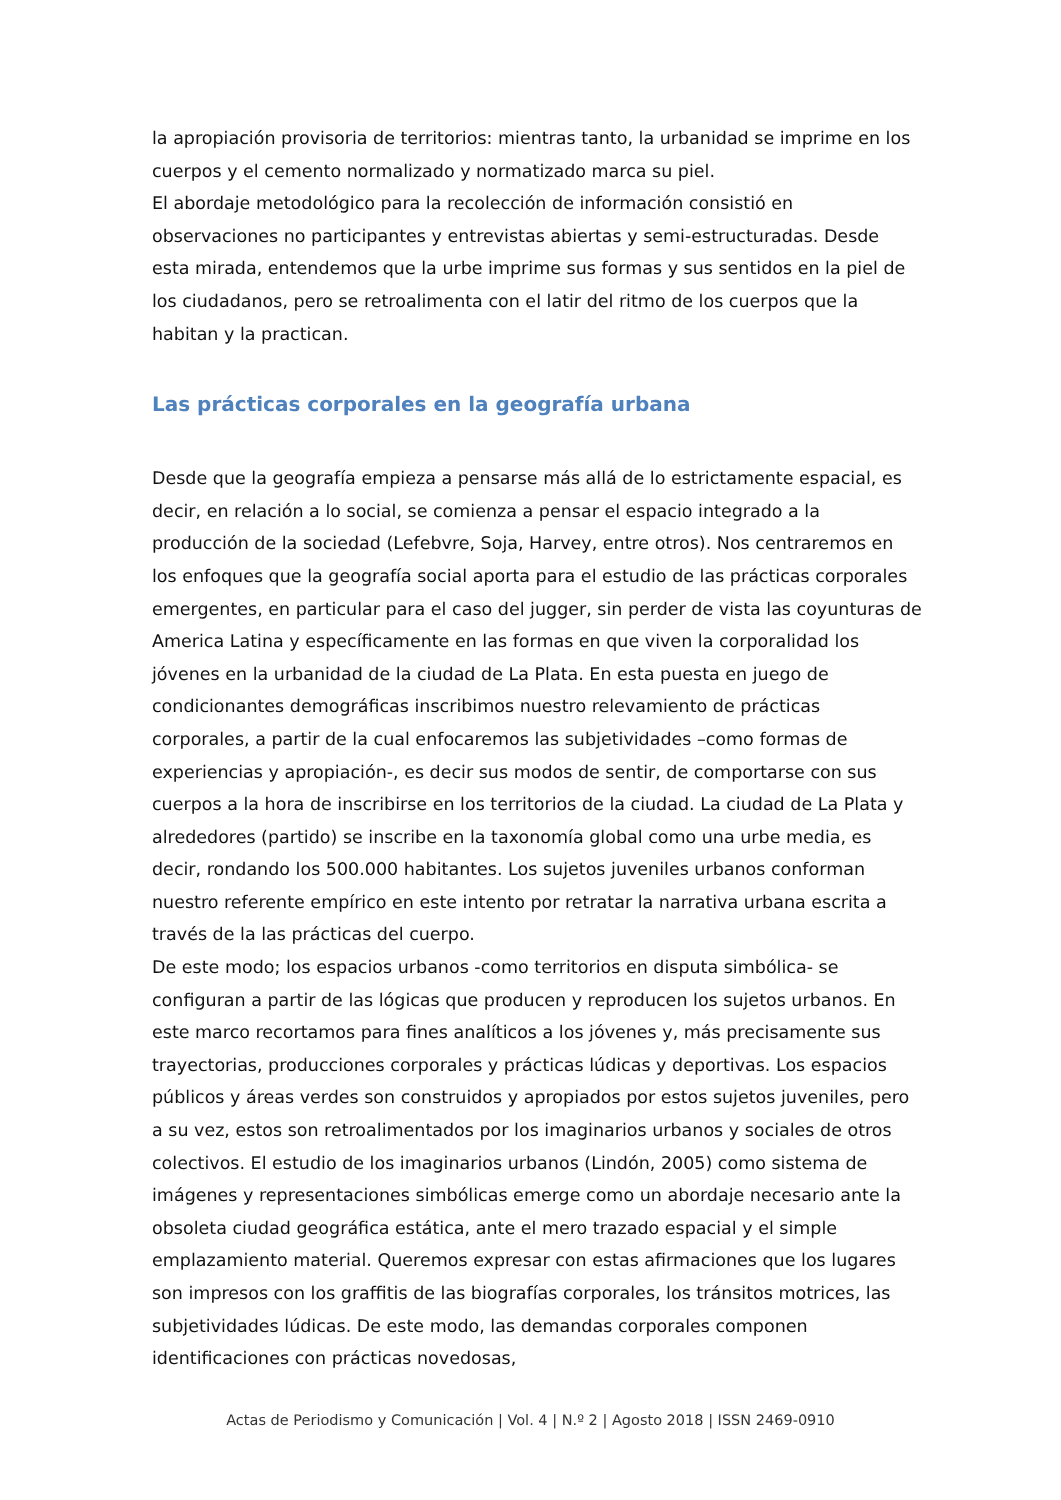la apropiación provisoria de territorios: mientras tanto, la urbanidad se imprime en los cuerpos y el cemento normalizado y normatizado marca su piel.
El abordaje metodológico para la recolección de información consistió en observaciones no participantes y entrevistas abiertas y semi-estructuradas. Desde esta mirada, entendemos que la urbe imprime sus formas y sus sentidos en la piel de los ciudadanos, pero se retroalimenta con el latir del ritmo de los cuerpos que la habitan y la practican.
Las prácticas corporales en la geografía urbana
Desde que la geografía empieza a pensarse más allá de lo estrictamente espacial, es decir, en relación a lo social, se comienza a pensar el espacio integrado a la producción de la sociedad (Lefebvre, Soja, Harvey, entre otros). Nos centraremos en los enfoques que la geografía social aporta para el estudio de las prácticas corporales emergentes, en particular para el caso del jugger, sin perder de vista las coyunturas de America Latina y específicamente en las formas en que viven la corporalidad los jóvenes en la urbanidad de la ciudad de La Plata. En esta puesta en juego de condicionantes demográficas inscribimos nuestro relevamiento de prácticas corporales, a partir de la cual enfocaremos las subjetividades –como formas de experiencias y apropiación-, es decir sus modos de sentir, de comportarse con sus cuerpos a la hora de inscribirse en los territorios de la ciudad. La ciudad de La Plata y alrededores (partido) se inscribe en la taxonomía global como una urbe media, es decir, rondando los 500.000 habitantes. Los sujetos juveniles urbanos conforman nuestro referente empírico en este intento por retratar la narrativa urbana escrita a través de la las prácticas del cuerpo.
De este modo; los espacios urbanos -como territorios en disputa simbólica- se configuran a partir de las lógicas que producen y reproducen los sujetos urbanos. En este marco recortamos para fines analíticos a los jóvenes y, más precisamente sus trayectorias, producciones corporales y prácticas lúdicas y deportivas. Los espacios públicos y áreas verdes son construidos y apropiados por estos sujetos juveniles, pero a su vez, estos son retroalimentados por los imaginarios urbanos y sociales de otros colectivos. El estudio de los imaginarios urbanos (Lindón, 2005) como sistema de imágenes y representaciones simbólicas emerge como un abordaje necesario ante la obsoleta ciudad geográfica estática, ante el mero trazado espacial y el simple emplazamiento material. Queremos expresar con estas afirmaciones que los lugares son impresos con los graffitis de las biografías corporales, los tránsitos motrices, las subjetividades lúdicas. De este modo, las demandas corporales componen identificaciones con prácticas novedosas,
Actas de Periodismo y Comunicación | Vol. 4 | N.º 2 | Agosto 2018 | ISSN 2469-0910